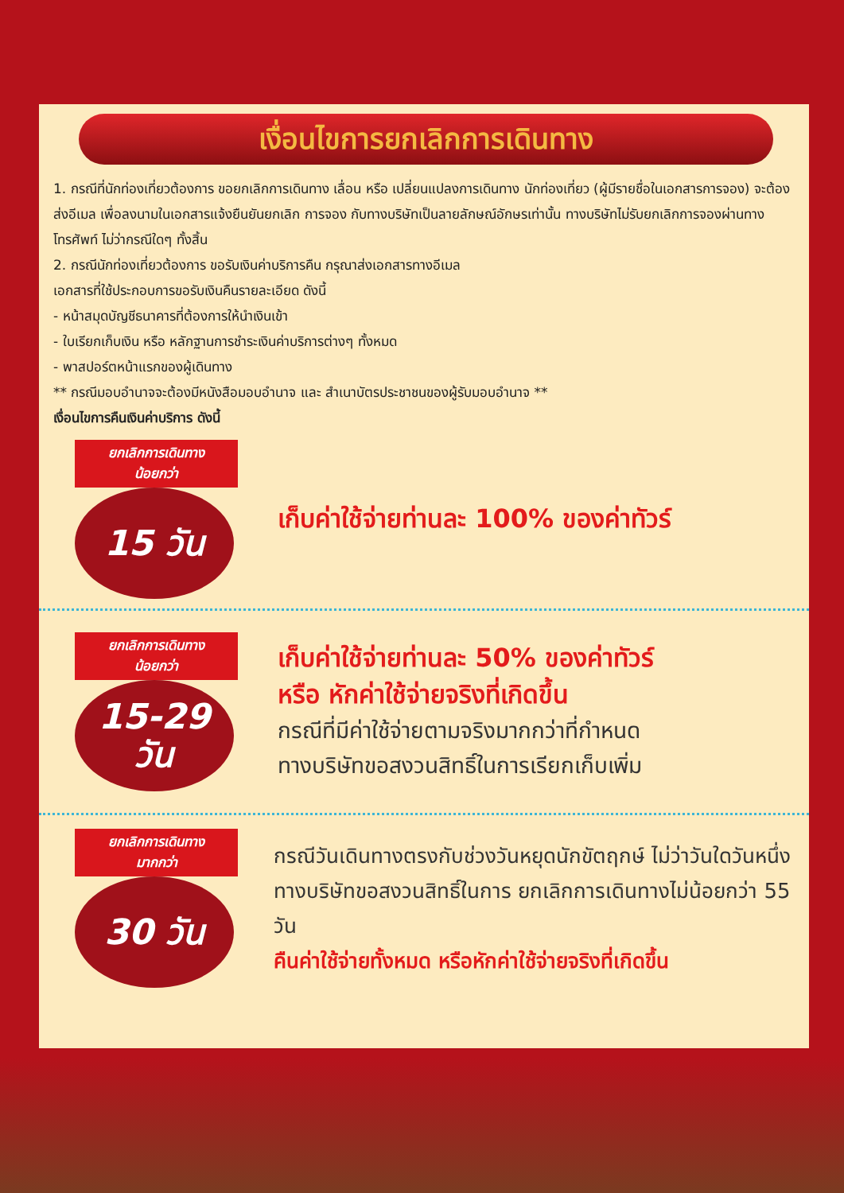เงื่อนไขการยกเลิกการเดินทาง
1. กรณีที่นักท่องเที่ยวต้องการ ขอยกเลิกการเดินทาง เลื่อน หรือ เปลี่ยนแปลงการเดินทาง นักท่องเที่ยว (ผู้มีรายชื่อในเอกสารการจอง) จะต้องส่งอีเมล เพื่อลงนามในเอกสารแจ้งยืนยันยกเลิก การจอง กับทางบริษัทเป็นลายลักษณ์อักษรเท่านั้น ทางบริษัทไม่รับยกเลิกการจองผ่านทางโทรศัพท์ ไม่ว่ากรณีใดๆ ทั้งสิ้น
2. กรณีนักท่องเที่ยวต้องการ ขอรับเงินค่าบริการคืน กรุณาส่งเอกสารทางอีเมล
เอกสารที่ใช้ประกอบการขอรับเงินคืนรายละเอียด ดังนี้
- หน้าสมุดบัญชีธนาคารที่ต้องการให้นำเงินเข้า
- ใบเรียกเก็บเงิน หรือ หลักฐานการชำระเงินค่าบริการต่างๆ ทั้งหมด
- พาสปอร์ตหน้าแรกของผู้เดินทาง
** กรณีมอบอำนาจจะต้องมีหนังสือมอบอำนาจ และ สำเนาบัตรประชาชนของผู้รับมอบอำนาจ **
เงื่อนไขการคืนเงินค่าบริการ ดังนี้
ยกเลิกการเดินทาง
น้อยกว่า
15 วัน
เก็บค่าใช้จ่ายท่านละ 100% ของค่าทัวร์
ยกเลิกการเดินทาง
น้อยกว่า
15-29
วัน
เก็บค่าใช้จ่ายท่านละ 50% ของค่าทัวร์
หรือ หักค่าใช้จ่ายจริงที่เกิดขึ้น
กรณีที่มีค่าใช้จ่ายตามจริงมากกว่าที่กำหนด
ทางบริษัทขอสงวนสิทธิ์ในการเรียกเก็บเพิ่ม
ยกเลิกการเดินทาง
มากกว่า
30 วัน
กรณีวันเดินทางตรงกับช่วงวันหยุดนักขัตฤกษ์ ไม่ว่าวันใดวันหนึ่ง ทางบริษัทขอสงวนสิทธิ์ในการ ยกเลิกการเดินทางไม่น้อยกว่า 55 วัน
คืนค่าใช้จ่ายทั้งหมด หรือหักค่าใช้จ่ายจริงที่เกิดขึ้น